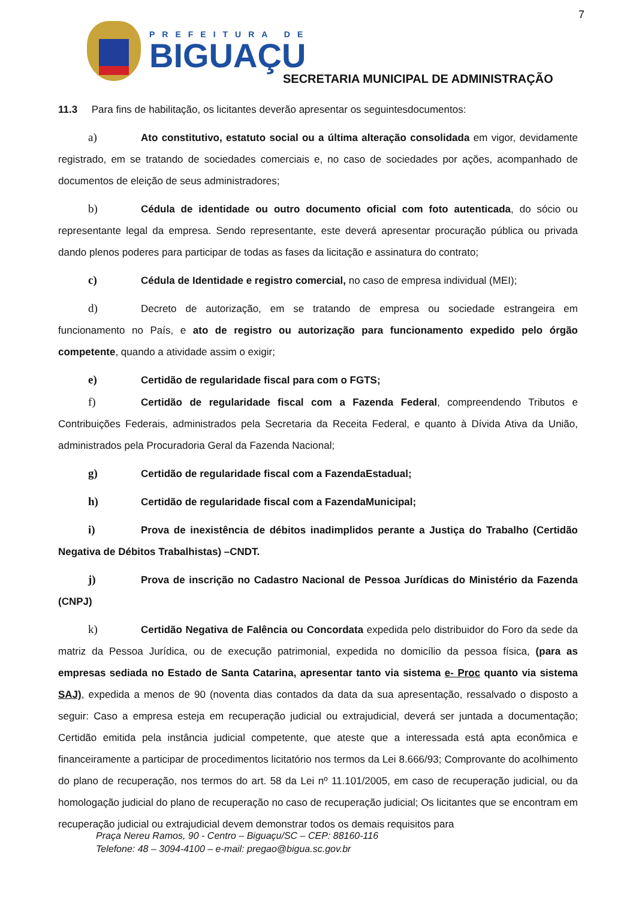7
PREFEITURA DE
BIGUAÇU
SECRETARIA MUNICIPAL DE ADMINISTRAÇÃO
11.3 Para fins de habilitação, os licitantes deverão apresentar os seguintesdocumentos:
a) Ato constitutivo, estatuto social ou a última alteração consolidada em vigor, devidamente registrado, em se tratando de sociedades comerciais e, no caso de sociedades por ações, acompanhado de documentos de eleição de seus administradores;
b) Cédula de identidade ou outro documento oficial com foto autenticada, do sócio ou representante legal da empresa. Sendo representante, este deverá apresentar procuração pública ou privada dando plenos poderes para participar de todas as fases da licitação e assinatura do contrato;
c) Cédula de Identidade e registro comercial, no caso de empresa individual (MEI);
d) Decreto de autorização, em se tratando de empresa ou sociedade estrangeira em funcionamento no País, e ato de registro ou autorização para funcionamento expedido pelo órgão competente, quando a atividade assim o exigir;
e) Certidão de regularidade fiscal para com o FGTS;
f) Certidão de regularidade fiscal com a Fazenda Federal, compreendendo Tributos e Contribuições Federais, administrados pela Secretaria da Receita Federal, e quanto à Dívida Ativa da União, administrados pela Procuradoria Geral da Fazenda Nacional;
g) Certidão de regularidade fiscal com a FazendaEstadual;
h) Certidão de regularidade fiscal com a FazendaMunicipal;
i) Prova de inexistência de débitos inadimplidos perante a Justiça do Trabalho (Certidão Negativa de Débitos Trabalhistas) –CNDT.
j) Prova de inscrição no Cadastro Nacional de Pessoa Jurídicas do Ministério da Fazenda (CNPJ)
k) Certidão Negativa de Falência ou Concordata expedida pelo distribuidor do Foro da sede da matriz da Pessoa Jurídica, ou de execução patrimonial, expedida no domicílio da pessoa física, (para as empresas sediada no Estado de Santa Catarina, apresentar tanto via sistema e- Proc quanto via sistema SAJ), expedida a menos de 90 (noventa dias contados da data da sua apresentação, ressalvado o disposto a seguir: Caso a empresa esteja em recuperação judicial ou extrajudicial, deverá ser juntada a documentação; Certidão emitida pela instância judicial competente, que ateste que a interessada está apta econômica e financeiramente a participar de procedimentos licitatório nos termos da Lei 8.666/93; Comprovante do acolhimento do plano de recuperação, nos termos do art. 58 da Lei nº 11.101/2005, em caso de recuperação judicial, ou da homologação judicial do plano de recuperação no caso de recuperação judicial; Os licitantes que se encontram em recuperação judicial ou extrajudicial devem demonstrar todos os demais requisitos para
Praça Nereu Ramos, 90 - Centro – Biguaçu/SC – CEP: 88160-116
Telefone: 48 – 3094-4100 – e-mail: pregao@bigua.sc.gov.br